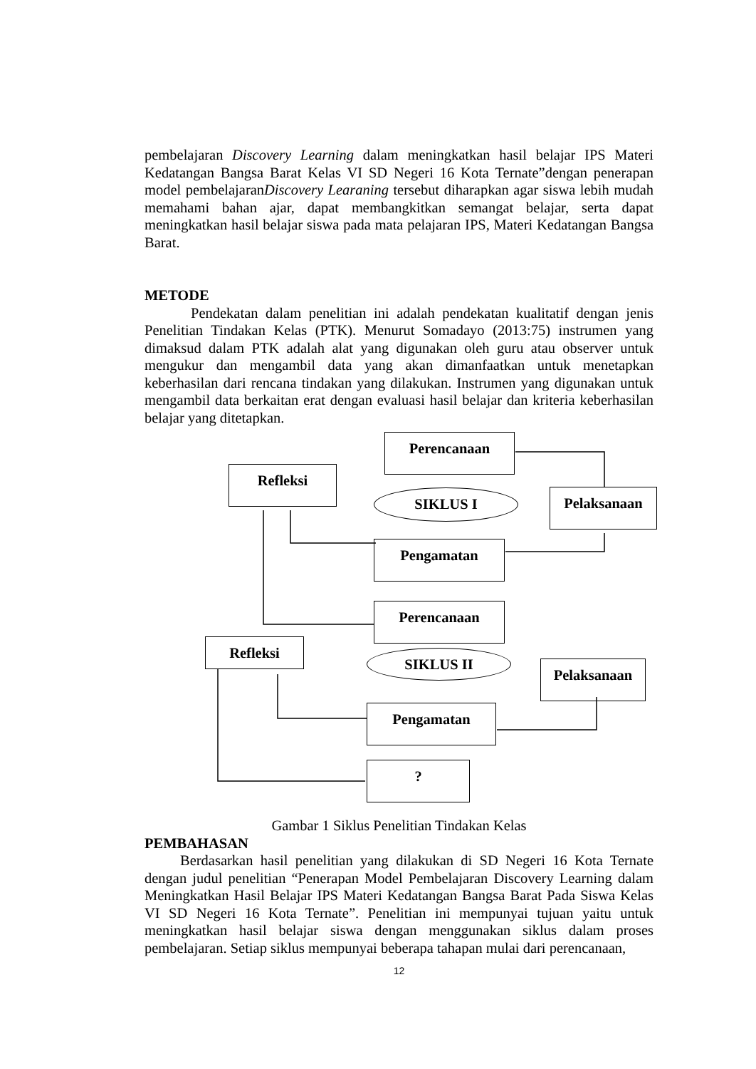pembelajaran Discovery Learning dalam meningkatkan hasil belajar IPS Materi Kedatangan Bangsa Barat Kelas VI SD Negeri 16 Kota Ternate”dengan penerapan model pembelajaranDiscovery Learaning tersebut diharapkan agar siswa lebih mudah memahami bahan ajar, dapat membangkitkan semangat belajar, serta dapat meningkatkan hasil belajar siswa pada mata pelajaran IPS, Materi Kedatangan Bangsa Barat.
METODE
Pendekatan dalam penelitian ini adalah pendekatan kualitatif dengan jenis Penelitian Tindakan Kelas (PTK). Menurut Somadayo (2013:75) instrumen yang dimaksud dalam PTK adalah alat yang digunakan oleh guru atau observer untuk mengukur dan mengambil data yang akan dimanfaatkan untuk menetapkan keberhasilan dari rencana tindakan yang dilakukan. Instrumen yang digunakan untuk mengambil data berkaitan erat dengan evaluasi hasil belajar dan kriteria keberhasilan belajar yang ditetapkan.
Perencanaan
Refleksi
SIKLUS I Pelaksanaan
Pengamatan
Perencanaan
Refleksi
SIKLUS II
Pelaksanaan
Pengamatan
?
Gambar 1 Siklus Penelitian Tindakan Kelas
PEMBAHASAN
Berdasarkan hasil penelitian yang dilakukan di SD Negeri 16 Kota Ternate dengan judul penelitian “Penerapan Model Pembelajaran Discovery Learning dalam Meningkatkan Hasil Belajar IPS Materi Kedatangan Bangsa Barat Pada Siswa Kelas VI SD Negeri 16 Kota Ternate”. Penelitian ini mempunyai tujuan yaitu untuk meningkatkan hasil belajar siswa dengan menggunakan siklus dalam proses pembelajaran. Setiap siklus mempunyai beberapa tahapan mulai dari perencanaan,
12